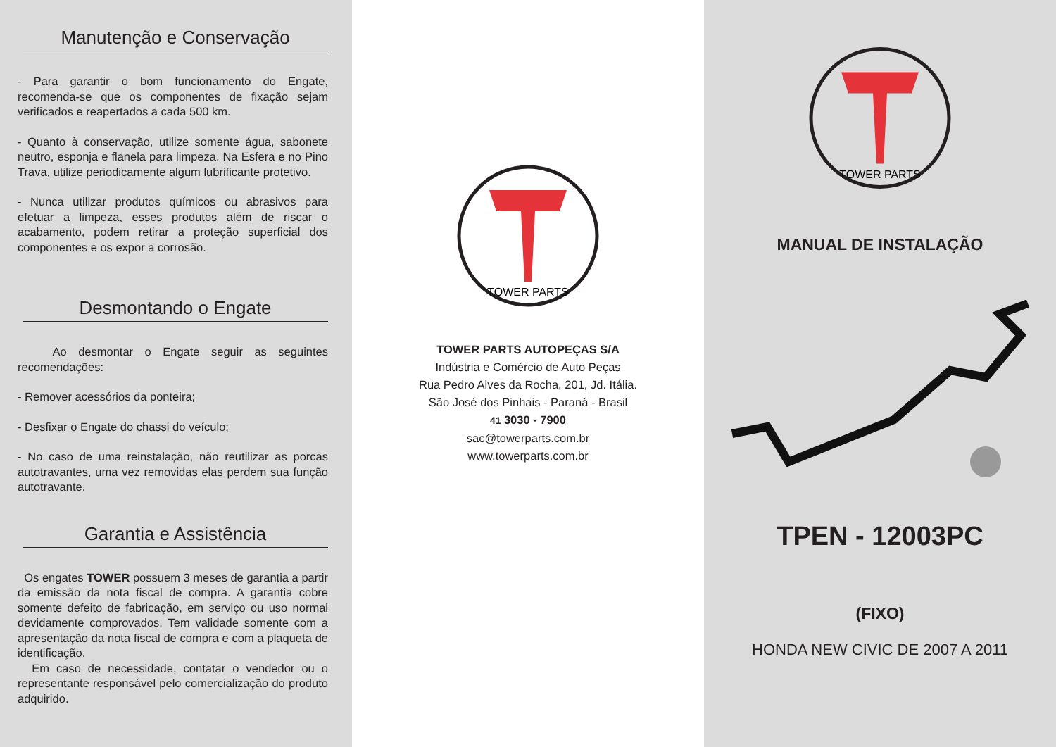Manutenção e Conservação
- Para garantir o bom funcionamento do Engate, recomenda-se que os componentes de fixação sejam verificados e reapertados a cada 500 km.
- Quanto à conservação, utilize somente água, sabonete neutro, esponja e flanela para limpeza. Na Esfera e no Pino Trava, utilize periodicamente algum lubrificante protetivo.
- Nunca utilizar produtos químicos ou abrasivos para efetuar a limpeza, esses produtos além de riscar o acabamento, podem retirar a proteção superficial dos componentes e os expor a corrosão.
Desmontando o Engate
Ao desmontar o Engate seguir as seguintes recomendações:
- Remover acessórios da ponteira;
- Desfixar o Engate do chassi do veículo;
- No caso de uma reinstalação, não reutilizar as porcas autotravantes, uma vez removidas elas perdem sua função autotravante.
Garantia e Assistência
Os engates TOWER possuem 3 meses de garantia a partir da emissão da nota fiscal de compra. A garantia cobre somente defeito de fabricação, em serviço ou uso normal devidamente comprovados. Tem validade somente com a apresentação da nota fiscal de compra e com a plaqueta de identificação.
Em caso de necessidade, contatar o vendedor ou o representante responsável pelo comercialização do produto adquirido.
TOWER PARTS
TOWER PARTS AUTOPEÇAS S/A
Indústria e Comércio de Auto Peças
Rua Pedro Alves da Rocha, 201, Jd. Itália.
São José dos Pinhais - Paraná - Brasil
41 3030 - 7900
sac@towerparts.com.br
www.towerparts.com.br
TOWER PARTS
MANUAL DE INSTALAÇÃO
TPEN - 12003PC
(FIXO)
HONDA NEW CIVIC DE 2007 A 2011